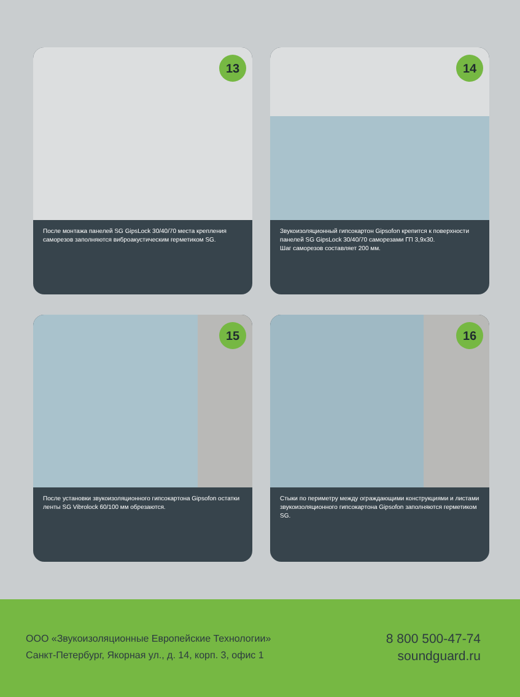13
После монтажа панелей SG GipsLock 30/40/70 места крепления саморезов заполняются виброакустическим герметиком SG.
14
Звукоизоляционный гипсокартон Gipsofon крепится к поверхности панелей SG GipsLock 30/40/70 саморезами ГП 3,9х30.
Шаг саморезов составляет 200 мм.
15
После установки звукоизоляционного гипсокартона Gipsofon остатки ленты SG Vibrolock 60/100 мм обрезаются.
16
Стыки по периметру между ограждающими конструкциями и листами звукоизоляционного гипсокартона Gipsofon заполняются герметиком SG.
ООО «Звукоизоляционные Европейские Технологии»
Санкт-Петербург, Якорная ул., д. 14, корп. 3, офис 1
8 800 500-47-74
soundguard.ru